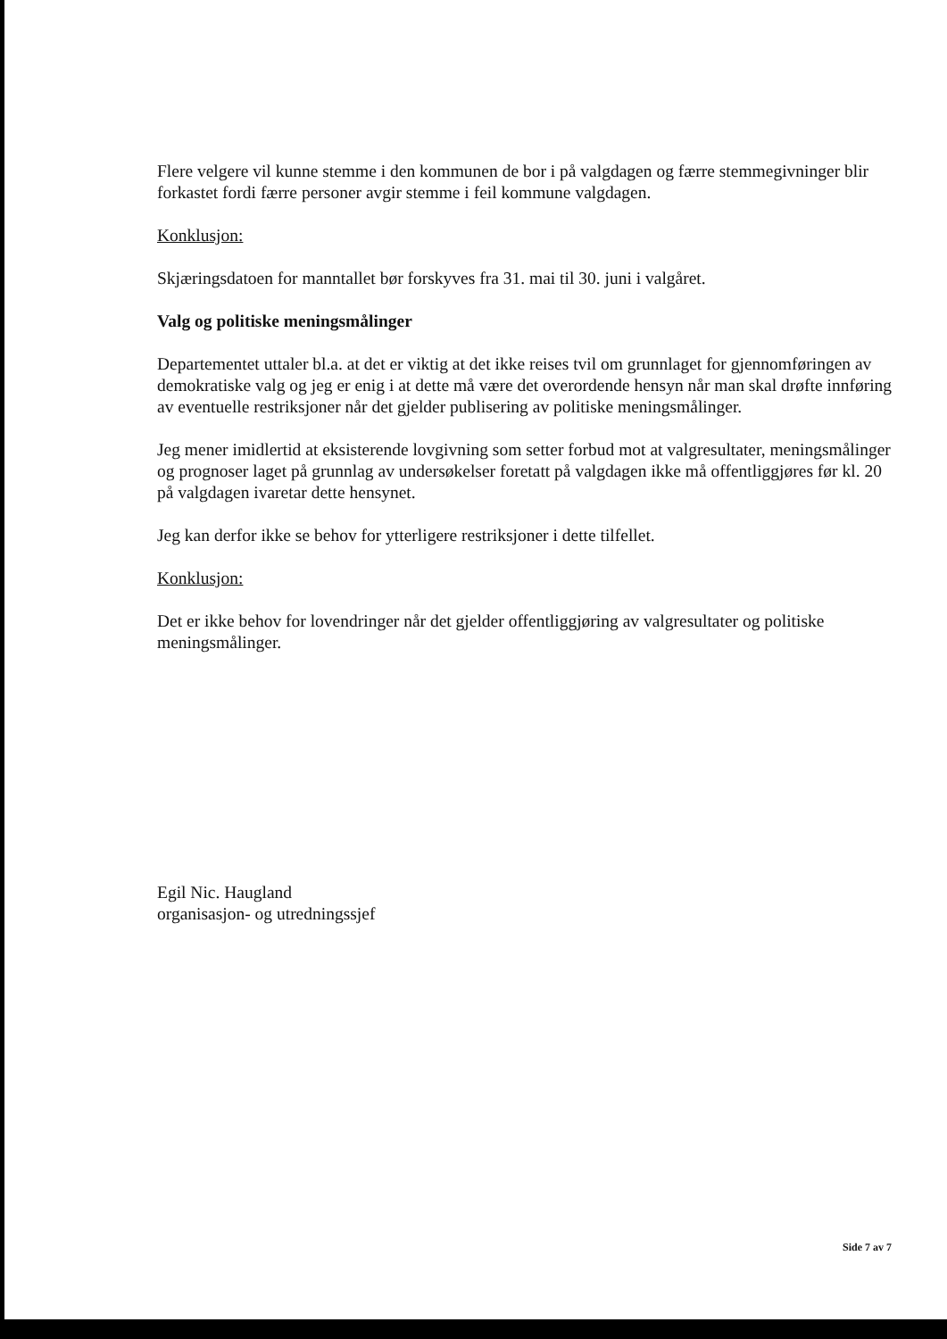Flere velgere vil kunne stemme i den kommunen de bor i på valgdagen og færre stemmegivninger blir forkastet fordi færre personer avgir stemme i feil kommune valgdagen.
Konklusjon:
Skjæringsdatoen for manntallet bør forskyves fra 31. mai til 30. juni i valgåret.
Valg og politiske meningsmålinger
Departementet uttaler bl.a. at det er viktig at det ikke reises tvil om grunnlaget for gjennomføringen av demokratiske valg og jeg er enig i at dette må være det overordende hensyn når man skal drøfte innføring av eventuelle restriksjoner når det gjelder publisering av politiske meningsmålinger.
Jeg mener imidlertid at eksisterende lovgivning som setter forbud mot at valgresultater, meningsmålinger og prognoser laget på grunnlag av undersøkelser foretatt på valgdagen ikke må offentliggjøres før kl. 20 på valgdagen ivaretar dette hensynet.
Jeg kan derfor ikke se behov for ytterligere restriksjoner i dette tilfellet.
Konklusjon:
Det er ikke behov for lovendringer når det gjelder offentliggjøring av valgresultater og politiske meningsmålinger.
Egil Nic. Haugland
organisasjon- og utredningssjef
Side 7 av 7